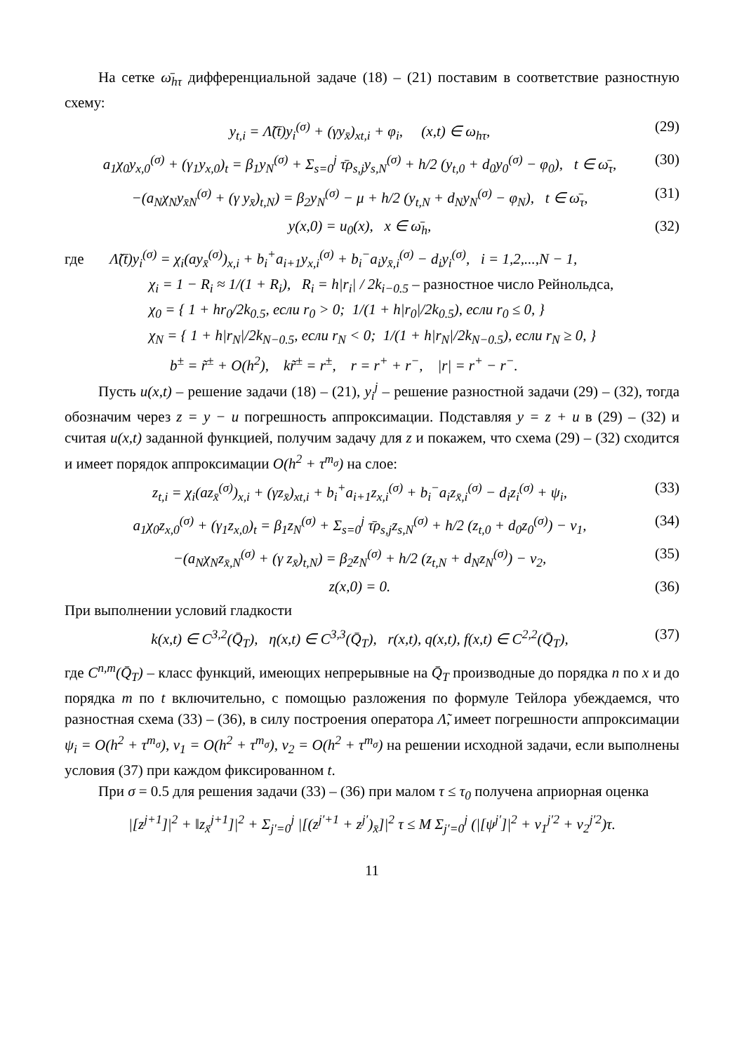На сетке ω̄<sub>hτ</sub> дифференциальной задаче (18) – (21) поставим в соответствие разностную схему:
y<sub>t,i</sub> = Λ̃(t̄)y<sub>i</sub><sup>(σ)</sup> + (γy<sub>x̄</sub>)<sub>xt,i</sub> + φ<sub>i</sub>, (x,t) ∈ ω<sub>hτ</sub>, (29)
a<sub>1</sub>χ<sub>0</sub>y<sub>x,0</sub><sup>(σ)</sup> + (γ<sub>1</sub>y<sub>x,0</sub>)<sub>t</sub> = β<sub>1</sub>y<sub>N</sub><sup>(σ)</sup> + Σ<sub>s=0</sub><sup>j</sup> τ̄ρ<sub>s,j</sub>y<sub>s,N</sub><sup>(σ)</sup> + h/2 (y<sub>t,0</sub> + d<sub>0</sub>y<sub>0</sub><sup>(σ)</sup> − φ<sub>0</sub>), t ∈ ω̄<sub>τ</sub>, (30)
−(a<sub>N</sub>χ<sub>N</sub>y<sub>x̄N</sub><sup>(σ)</sup> + (γ y<sub>x̄</sub>)<sub>t,N</sub>) = β<sub>2</sub>y<sub>N</sub><sup>(σ)</sup> − μ + h/2 (y<sub>t,N</sub> + d<sub>N</sub>y<sub>N</sub><sup>(σ)</sup> − φ<sub>N</sub>), t ∈ ω̄<sub>τ</sub>, (31)
y(x,0) = u<sub>0</sub>(x), x ∈ ω̄<sub>h</sub>, (32)
где Λ̃(t̄)y<sub>i</sub><sup>(σ)</sup> = χ<sub>i</sub>(ay<sub>x̄</sub><sup>(σ)</sup>)<sub>x,i</sub> + b<sub>i</sub><sup>+</sup>a<sub>i+1</sub>y<sub>x,i</sub><sup>(σ)</sup> + b<sub>i</sub><sup>−</sup>a<sub>i</sub>y<sub>x̄,i</sub><sup>(σ)</sup> − d<sub>i</sub>y<sub>i</sub><sup>(σ)</sup>, i = 1,2,...,N − 1,
χ<sub>i</sub> = 1 − R<sub>i</sub> ≈ 1/(1 + R<sub>i</sub>), R<sub>i</sub> = h|r<sub>i</sub>| / 2k<sub>i−0.5</sub> – разностное число Рейнольдса,
χ<sub>0</sub> = { 1 + hr<sub>0</sub>/2k<sub>0.5</sub>, если r<sub>0</sub> > 0; 1/(1 + h|r<sub>0</sub>|/2k<sub>0.5</sub>), если r<sub>0</sub> ≤ 0, }
χ<sub>N</sub> = { 1 + h|r<sub>N</sub>|/2k<sub>N−0.5</sub>, если r<sub>N</sub> < 0; 1/(1 + h|r<sub>N</sub>|/2k<sub>N−0.5</sub>), если r<sub>N</sub> ≥ 0, }
b<sup>±</sup> = r̃<sup>±</sup> + O(h<sup>2</sup>), kr̃<sup>±</sup> = r<sup>±</sup>, r = r<sup>+</sup> + r<sup>−</sup>, |r| = r<sup>+</sup> − r<sup>−</sup>.
Пусть u(x,t) – решение задачи (18) – (21), y<sub>i</sub><sup>j</sup> – решение разностной задачи (29) – (32), тогда обозначим через z = y − u погрешность аппроксимации. Подставляя y = z + u в (29) – (32) и считая u(x,t) заданной функцией, получим задачу для z и покажем, что схема (29) – (32) сходится и имеет порядок аппроксимации O(h<sup>2</sup> + τ<sup>m<sub>σ</sub></sup>) на слое:
z<sub>t,i</sub> = χ<sub>i</sub>(az<sub>x̄</sub><sup>(σ)</sup>)<sub>x,i</sub> + (γz<sub>x̄</sub>)<sub>xt,i</sub> + b<sub>i</sub><sup>+</sup>a<sub>i+1</sub>z<sub>x,i</sub><sup>(σ)</sup> + b<sub>i</sub><sup>−</sup>a<sub>i</sub>z<sub>x̄,i</sub><sup>(σ)</sup> − d<sub>i</sub>z<sub>i</sub><sup>(σ)</sup> + ψ<sub>i</sub>, (33)
a<sub>1</sub>χ<sub>0</sub>z<sub>x,0</sub><sup>(σ)</sup> + (γ<sub>1</sub>z<sub>x,0</sub>)<sub>t</sub> = β<sub>1</sub>z<sub>N</sub><sup>(σ)</sup> + Σ<sub>s=0</sub><sup>j</sup> τ̄ρ<sub>s,j</sub>z<sub>s,N</sub><sup>(σ)</sup> + h/2 (z<sub>t,0</sub> + d<sub>0</sub>z<sub>0</sub><sup>(σ)</sup>) − ν<sub>1</sub>, (34)
−(a<sub>N</sub>χ<sub>N</sub>z<sub>x̄,N</sub><sup>(σ)</sup> + (γ z<sub>x̄</sub>)<sub>t,N</sub>) = β<sub>2</sub>z<sub>N</sub><sup>(σ)</sup> + h/2 (z<sub>t,N</sub> + d<sub>N</sub>z<sub>N</sub><sup>(σ)</sup>) − ν<sub>2</sub>, (35)
z(x,0) = 0. (36)
При выполнении условий гладкости
k(x,t) ∈ C<sup>3,2</sup>(Q̄<sub>T</sub>), η(x,t) ∈ C<sup>3,3</sup>(Q̄<sub>T</sub>), r(x,t), q(x,t), f(x,t) ∈ C<sup>2,2</sup>(Q̄<sub>T</sub>), (37)
где C<sup>n,m</sup>(Q̄<sub>T</sub>) – класс функций, имеющих непрерывные на Q̄<sub>T</sub> производные до порядка n по x и до порядка m по t включительно, с помощью разложения по формуле Тейлора убеждаемся, что разностная схема (33) – (36), в силу построения оператора Λ̃, имеет погрешности аппроксимации ψ<sub>i</sub> = O(h<sup>2</sup> + τ<sup>m<sub>σ</sub></sup>), ν<sub>1</sub> = O(h<sup>2</sup> + τ<sup>m<sub>σ</sub></sup>), ν<sub>2</sub> = O(h<sup>2</sup> + τ<sup>m<sub>σ</sub></sup>) на решении исходной задачи, если выполнены условия (37) при каждом фиксированном t.
При σ = 0.5 для решения задачи (33) – (36) при малом τ ≤ τ<sub>0</sub> получена априорная оценка
|[z<sup>j+1</sup>]|<sup>2</sup> + ‖z<sub>x̄</sub><sup>j+1</sup>]|<sup>2</sup> + Σ<sub>j′=0</sub><sup>j</sup> |[(z<sup>j′+1</sup> + z<sup>j′</sup>)<sub>x̄</sub>]|<sup>2</sup> τ ≤ M Σ<sub>j′=0</sub><sup>j</sup> (|[ψ<sup>j′</sup>]|<sup>2</sup> + ν<sub>1</sub><sup>j′2</sup> + ν<sub>2</sub><sup>j′2</sup>)τ.
11